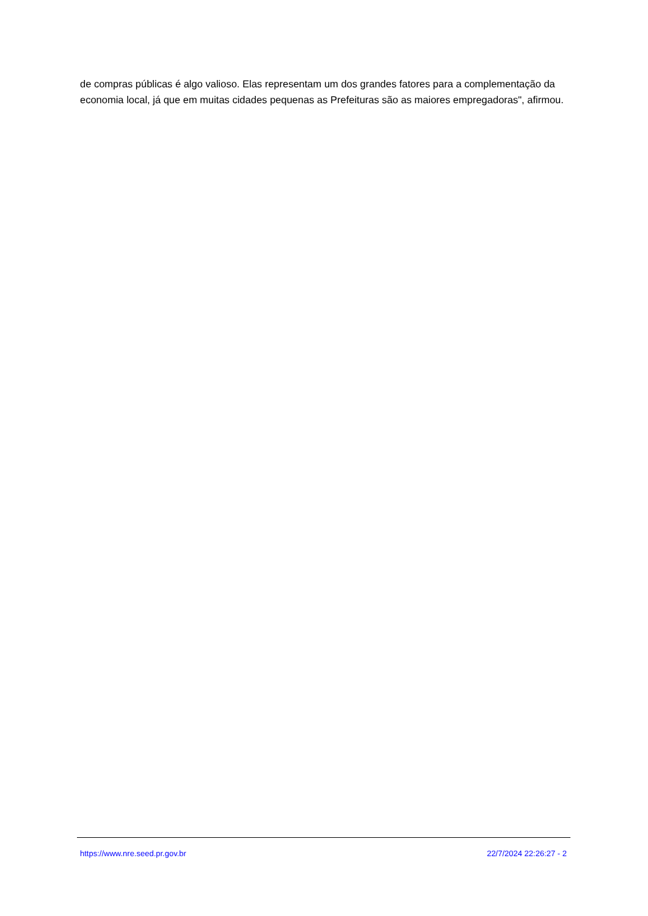de compras públicas é algo valioso. Elas representam um dos grandes fatores para a complementação da economia local, já que em muitas cidades pequenas as Prefeituras são as maiores empregadoras", afirmou.
https://www.nre.seed.pr.gov.br 22/7/2024 22:26:27 - 2